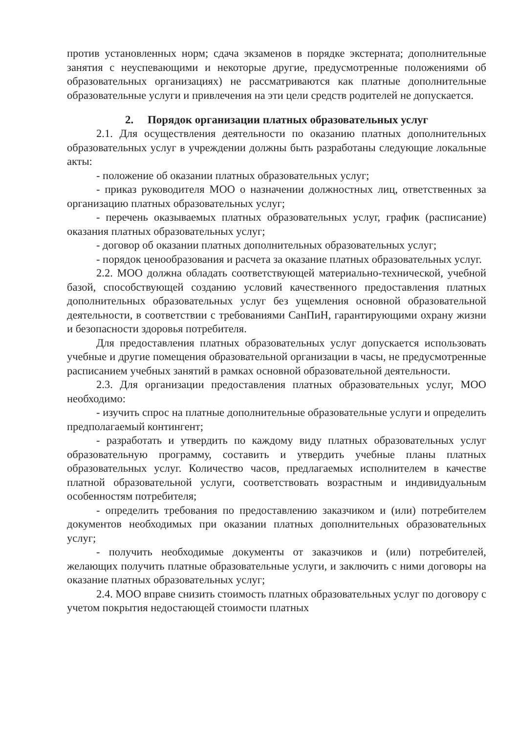против установленных норм; сдача экзаменов в порядке экстерната; дополнительные занятия с неуспевающими и некоторые другие, предусмотренные положениями об образовательных организациях) не рассматриваются как платные дополнительные образовательные услуги и привлечения на эти цели средств родителей не допускается.
2. Порядок организации платных образовательных услуг
2.1. Для осуществления деятельности по оказанию платных дополнительных образовательных услуг в учреждении должны быть разработаны следующие локальные акты:
- положение об оказании платных образовательных услуг;
- приказ руководителя МОО о назначении должностных лиц, ответственных за организацию платных образовательных услуг;
- перечень оказываемых платных образовательных услуг, график (расписание) оказания платных образовательных услуг;
- договор об оказании платных дополнительных образовательных услуг;
- порядок ценообразования и расчета за оказание платных образовательных услуг.
2.2. МОО должна обладать соответствующей материально-технической, учебной базой, способствующей созданию условий качественного предоставления платных дополнительных образовательных услуг без ущемления основной образовательной деятельности, в соответствии с требованиями СанПиН, гарантирующими охрану жизни и безопасности здоровья потребителя.
Для предоставления платных образовательных услуг допускается использовать учебные и другие помещения образовательной организации в часы, не предусмотренные расписанием учебных занятий в рамках основной образовательной деятельности.
2.3. Для организации предоставления платных образовательных услуг, МОО необходимо:
- изучить спрос на платные дополнительные образовательные услуги и определить предполагаемый контингент;
- разработать и утвердить по каждому виду платных образовательных услуг образовательную программу, составить и утвердить учебные планы платных образовательных услуг. Количество часов, предлагаемых исполнителем в качестве платной образовательной услуги, соответствовать возрастным и индивидуальным особенностям потребителя;
- определить требования по предоставлению заказчиком и (или) потребителем документов необходимых при оказании платных дополнительных образовательных услуг;
- получить необходимые документы от заказчиков и (или) потребителей, желающих получить платные образовательные услуги, и заключить с ними договоры на оказание платных образовательных услуг;
2.4. МОО вправе снизить стоимость платных образовательных услуг по договору с учетом покрытия недостающей стоимости платных